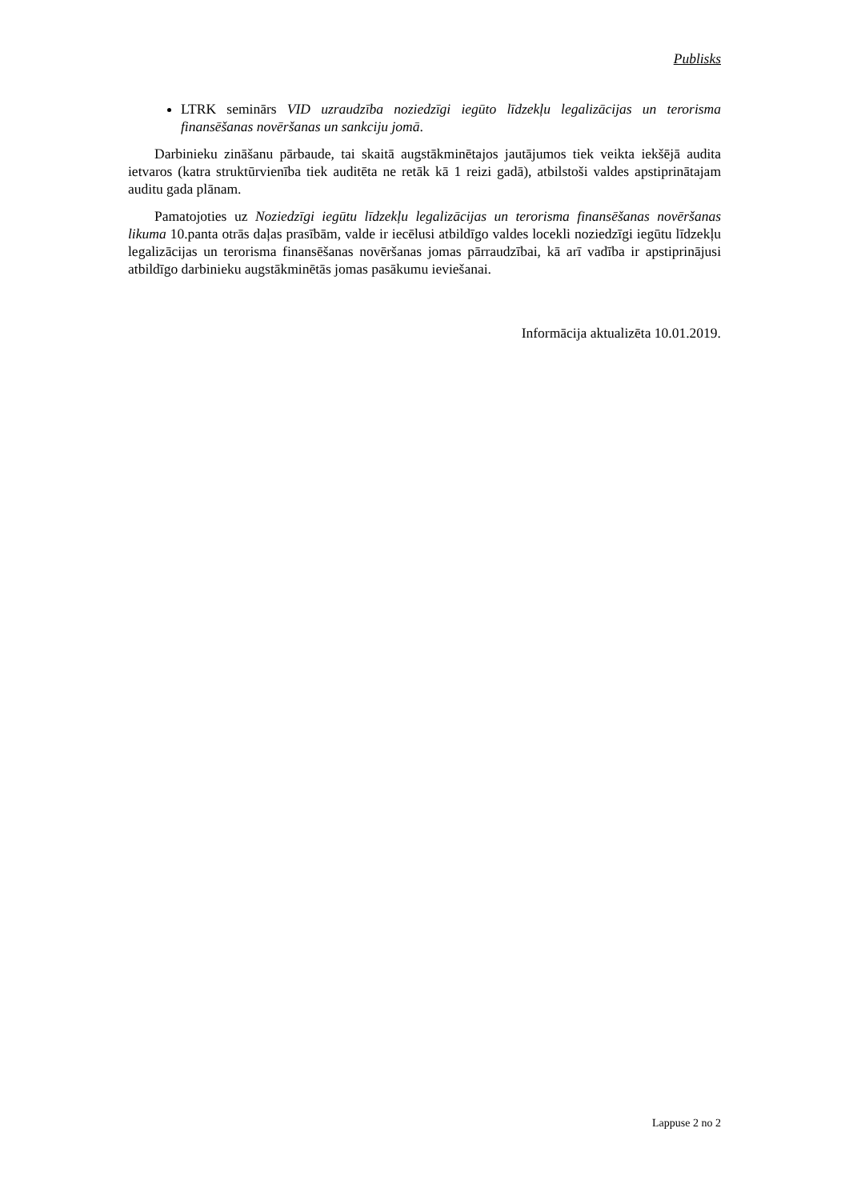Publisks
LTRK seminārs VID uzraudzība noziedzīgi iegūto līdzekļu legalizācijas un terorisma finansēšanas novēršanas un sankciju jomā.
Darbinieku zināšanu pārbaude, tai skaitā augstākminētajos jautājumos tiek veikta iekšējā audita ietvaros (katra struktūrvienība tiek auditēta ne retāk kā 1 reizi gadā), atbilstoši valdes apstiprinātajam auditu gada plānam.
Pamatojoties uz Noziedzīgi iegūtu līdzekļu legalizācijas un terorisma finansēšanas novēršanas likuma 10.panta otrās daļas prasībām, valde ir iecēlusi atbildīgo valdes locekli noziedzīgi iegūtu līdzekļu legalizācijas un terorisma finansēšanas novēršanas jomas pārraudzībai, kā arī vadība ir apstiprinājusi atbildīgo darbinieku augstākminētās jomas pasākumu ieviešanai.
Informācija aktualizēta 10.01.2019.
Lappuse 2 no 2